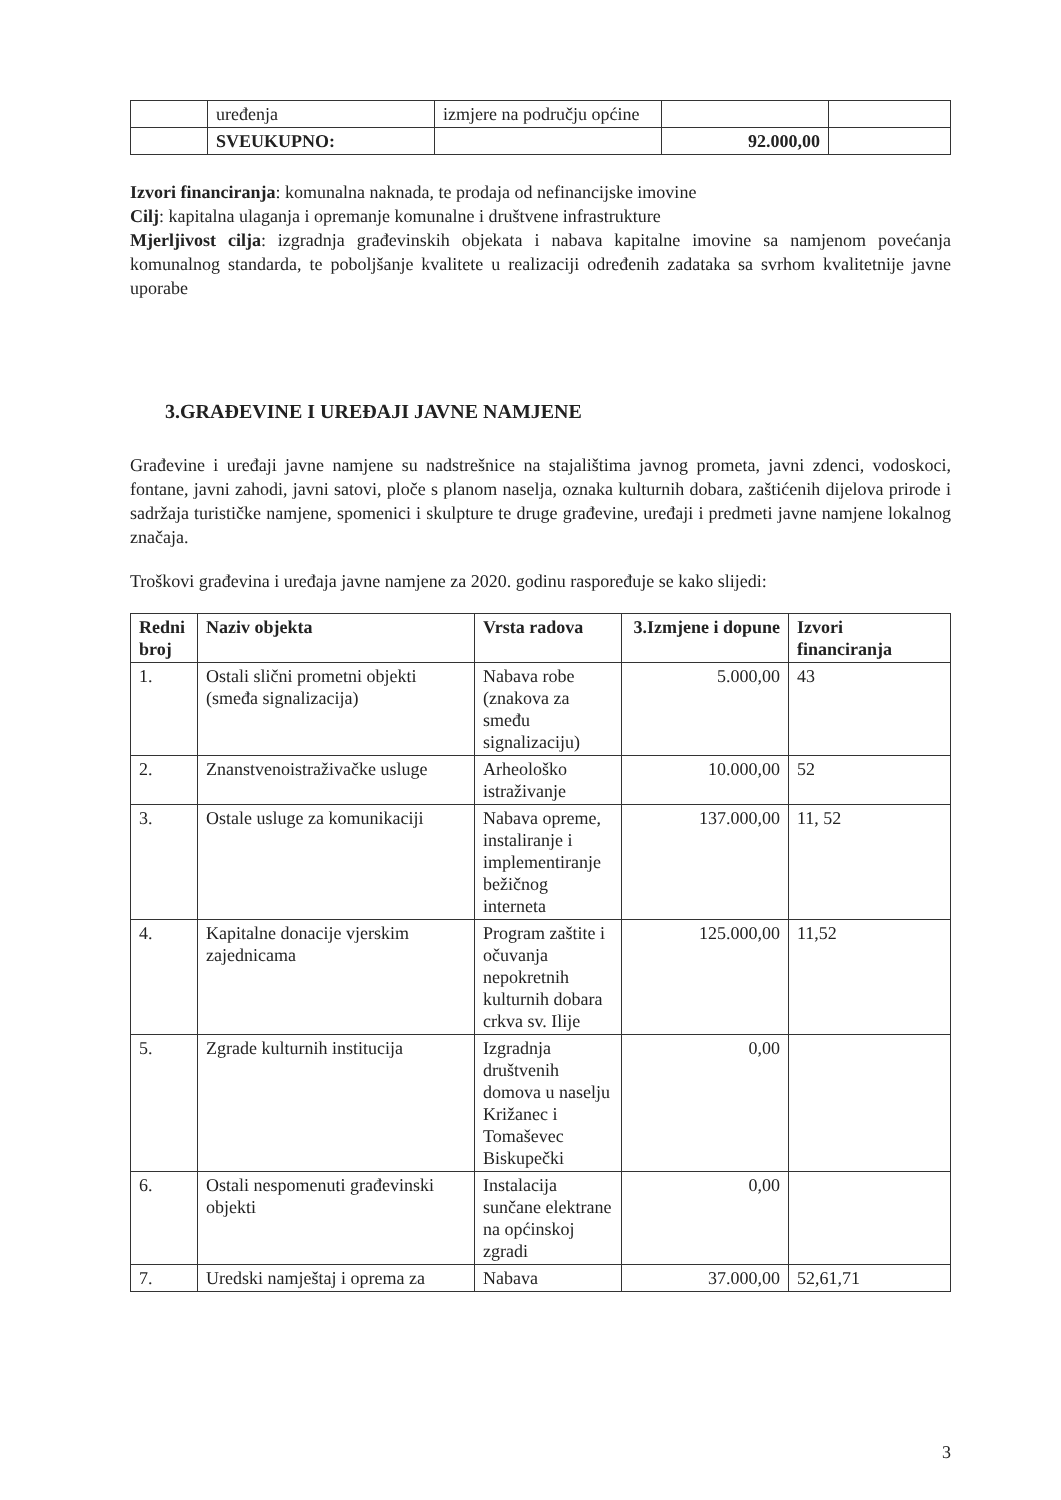| | uređenja | izmjere na području općine | | |
| | SVEUKUPNO: | | 92.000,00 | |
Izvori financiranja: komunalna naknada, te prodaja od nefinancijske imovine
Cilj: kapitalna ulaganja i opremanje komunalne i društvene infrastrukture
Mjerljivost cilja: izgradnja građevinskih objekata i nabava kapitalne imovine sa namjenom povećanja komunalnog standarda, te poboljšanje kvalitete u realizaciji određenih zadataka sa svrhom kvalitetnije javne uporabe
3.GRAĐEVINE I UREĐAJI JAVNE NAMJENE
Građevine i uređaji javne namjene su nadstrešnice na stajalištima javnog prometa, javni zdenci, vodoskoci, fontane, javni zahodi, javni satovi, ploče s planom naselja, oznaka kulturnih dobara, zaštićenih dijelova prirode i sadržaja turističke namjene, spomenici i skulpture te druge građevine, uređaji i predmeti javne namjene lokalnog značaja.
Troškovi građevina i uređaja javne namjene za 2020. godinu raspoređuje se kako slijedi:
| Redni broj | Naziv objekta | Vrsta radova | 3.Izmjene i dopune | Izvori financiranja |
| --- | --- | --- | --- | --- |
| 1. | Ostali slični prometni objekti (smeđa signalizacija) | Nabava robe (znakova za smeđu signalizaciju) | 5.000,00 | 43 |
| 2. | Znanstvenoistraživačke usluge | Arheološko istraživanje | 10.000,00 | 52 |
| 3. | Ostale usluge za komunikaciji | Nabava opreme, instaliranje i implementiranje bežičnog interneta | 137.000,00 | 11, 52 |
| 4. | Kapitalne donacije vjerskim zajednicama | Program zaštite i očuvanja nepokretnih kulturnih dobara crkva sv. Ilije | 125.000,00 | 11,52 |
| 5. | Zgrade kulturnih institucija | Izgradnja društvenih domova u naselju Križanec i Tomaševec Biskupečki | 0,00 | |
| 6. | Ostali nespomenuti građevinski objekti | Instalacija sunčane elektrane na općinskoj zgradi | 0,00 | |
| 7. | Uredski namještaj i oprema za | Nabava | 37.000,00 | 52,61,71 |
3